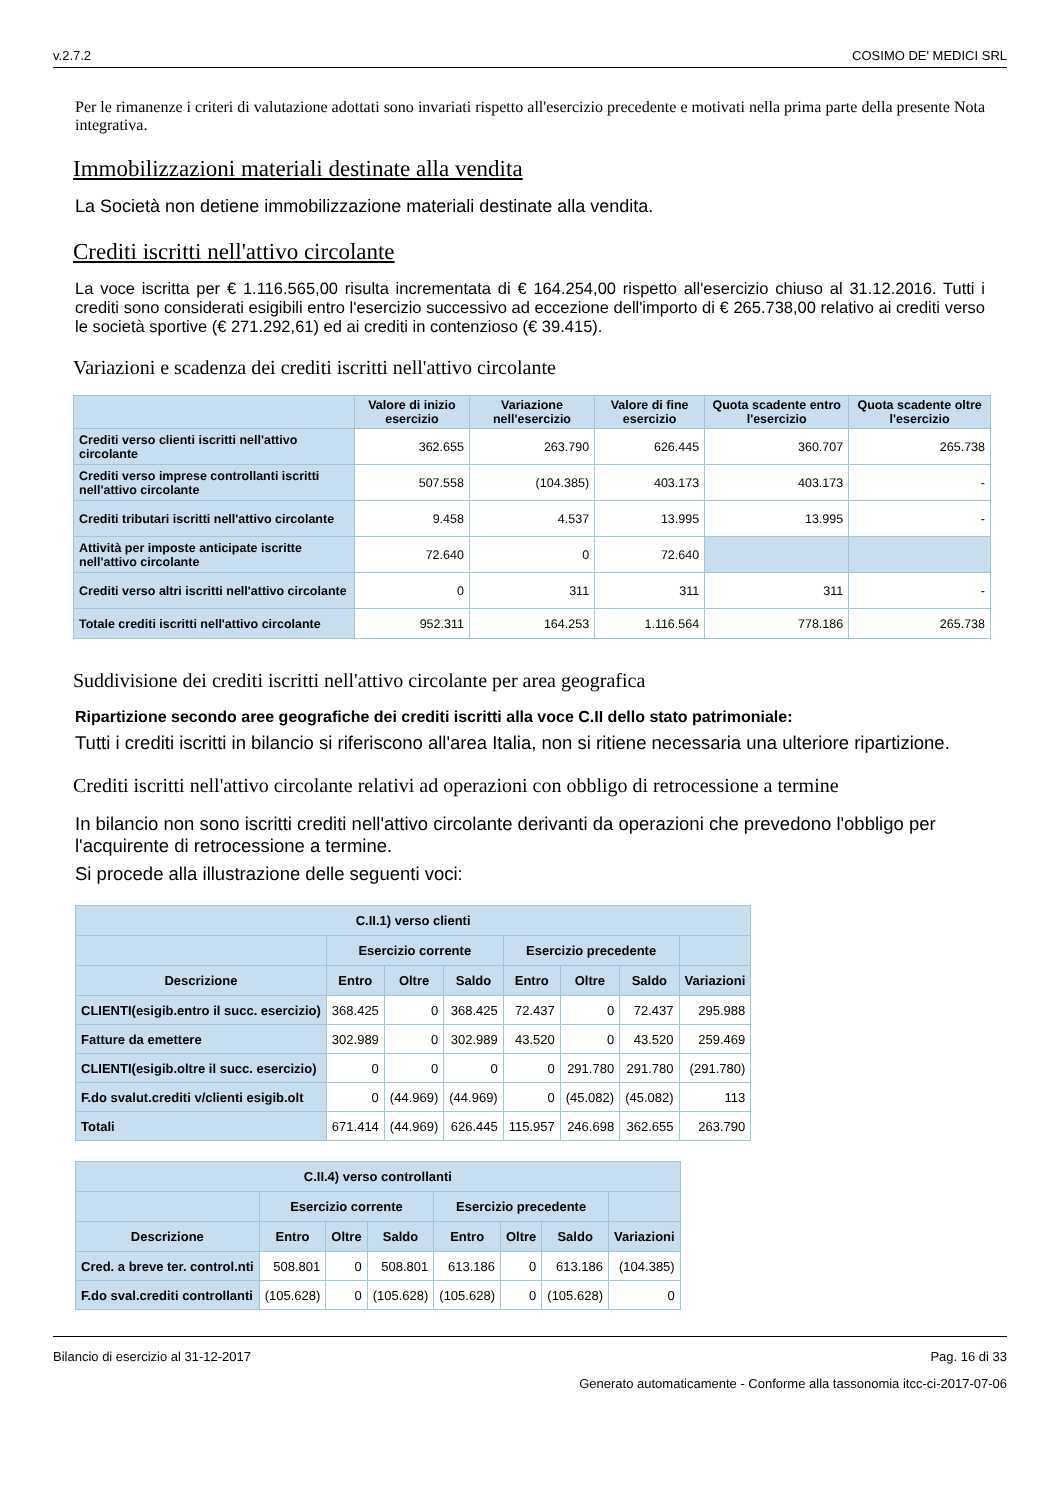v.2.7.2 COSIMO DE' MEDICI SRL
Per le rimanenze i criteri di valutazione adottati sono invariati rispetto all'esercizio precedente e motivati nella prima parte della presente Nota integrativa.
Immobilizzazioni materiali destinate alla vendita
La Società non detiene immobilizzazione materiali destinate alla vendita.
Crediti iscritti nell'attivo circolante
La voce iscritta per € 1.116.565,00 risulta incrementata di € 164.254,00 rispetto all'esercizio chiuso al 31.12.2016. Tutti i crediti sono considerati esigibili entro l'esercizio successivo ad eccezione dell'importo di € 265.738,00 relativo ai crediti verso le società sportive (€ 271.292,61) ed ai crediti in contenzioso (€ 39.415).
Variazioni e scadenza dei crediti iscritti nell'attivo circolante
| | Valore di inizio esercizio | Variazione nell'esercizio | Valore di fine esercizio | Quota scadente entro l'esercizio | Quota scadente oltre l'esercizio |
| --- | --- | --- | --- | --- | --- |
| Crediti verso clienti iscritti nell'attivo circolante | 362.655 | 263.790 | 626.445 | 360.707 | 265.738 |
| Crediti verso imprese controllanti iscritti nell'attivo circolante | 507.558 | (104.385) | 403.173 | 403.173 | - |
| Crediti tributari iscritti nell'attivo circolante | 9.458 | 4.537 | 13.995 | 13.995 | - |
| Attività per imposte anticipate iscritte nell'attivo circolante | 72.640 | 0 | 72.640 | | |
| Crediti verso altri iscritti nell'attivo circolante | 0 | 311 | 311 | 311 | - |
| Totale crediti iscritti nell'attivo circolante | 952.311 | 164.253 | 1.116.564 | 778.186 | 265.738 |
Suddivisione dei crediti iscritti nell'attivo circolante per area geografica
Ripartizione secondo aree geografiche dei crediti iscritti alla voce C.II dello stato patrimoniale:
Tutti i crediti iscritti in bilancio si riferiscono all'area Italia, non si ritiene necessaria una ulteriore ripartizione.
Crediti iscritti nell'attivo circolante relativi ad operazioni con obbligo di retrocessione a termine
In bilancio non sono iscritti crediti nell'attivo circolante derivanti da operazioni che prevedono l'obbligo per l'acquirente di retrocessione a termine.
Si procede alla illustrazione delle seguenti voci:
| C.II.1) verso clienti | | | | | | | |
| --- | --- | --- | --- | --- | --- | --- | --- |
| | Esercizio corrente | | | Esercizio precedente | | | |
| Descrizione | Entro | Oltre | Saldo | Entro | Oltre | Saldo | Variazioni |
| CLIENTI(esigib.entro il succ. esercizio) | 368.425 | 0 | 368.425 | 72.437 | 0 | 72.437 | 295.988 |
| Fatture da emettere | 302.989 | 0 | 302.989 | 43.520 | 0 | 43.520 | 259.469 |
| CLIENTI(esigib.oltre il succ. esercizio) | 0 | 0 | 0 | 0 | 291.780 | 291.780 | (291.780) |
| F.do svalut.crediti v/clienti esigib.olt | 0 | (44.969) | (44.969) | 0 | (45.082) | (45.082) | 113 |
| Totali | 671.414 | (44.969) | 626.445 | 115.957 | 246.698 | 362.655 | 263.790 |
| C.II.4) verso controllanti | | | | | | | |
| --- | --- | --- | --- | --- | --- | --- | --- |
| | Esercizio corrente | | | Esercizio precedente | | | |
| Descrizione | Entro | Oltre | Saldo | Entro | Oltre | Saldo | Variazioni |
| Cred. a breve ter. control.nti | 508.801 | 0 | 508.801 | 613.186 | 0 | 613.186 | (104.385) |
| F.do sval.crediti controllanti | (105.628) | 0 | (105.628) | (105.628) | 0 | (105.628) | 0 |
Bilancio di esercizio al 31-12-2017 Pag. 16 di 33
Generato automaticamente - Conforme alla tassonomia itcc-ci-2017-07-06